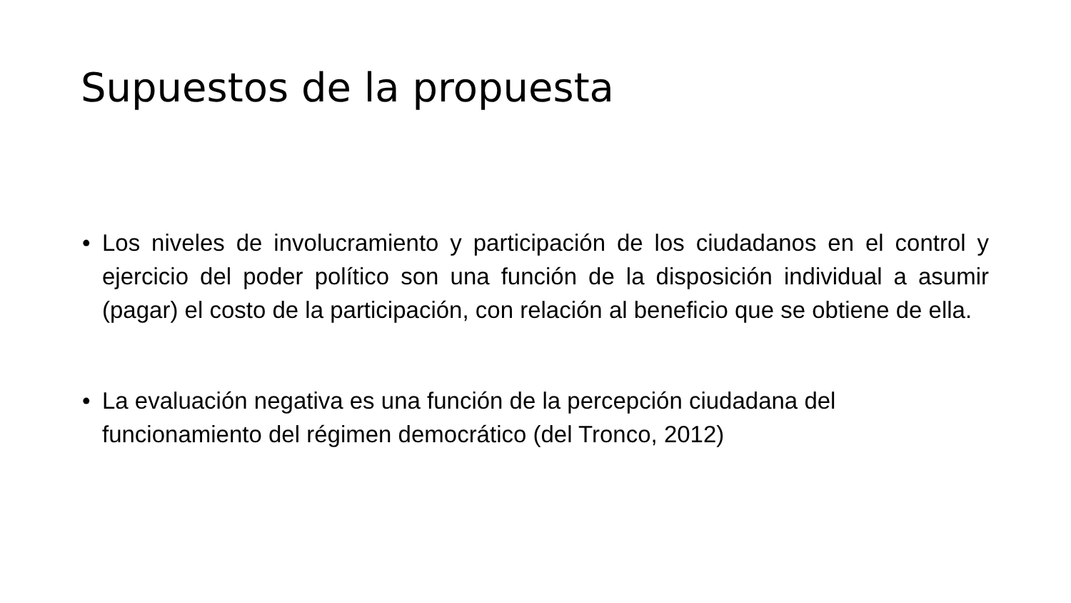Supuestos de la propuesta
• Los niveles de involucramiento y participación de los ciudadanos en el control y ejercicio del poder político son una función de la disposición individual a asumir (pagar) el costo de la participación, con relación al beneficio que se obtiene de ella.
• La evaluación negativa es una función de la percepción ciudadana del funcionamiento del régimen democrático (del Tronco, 2012)